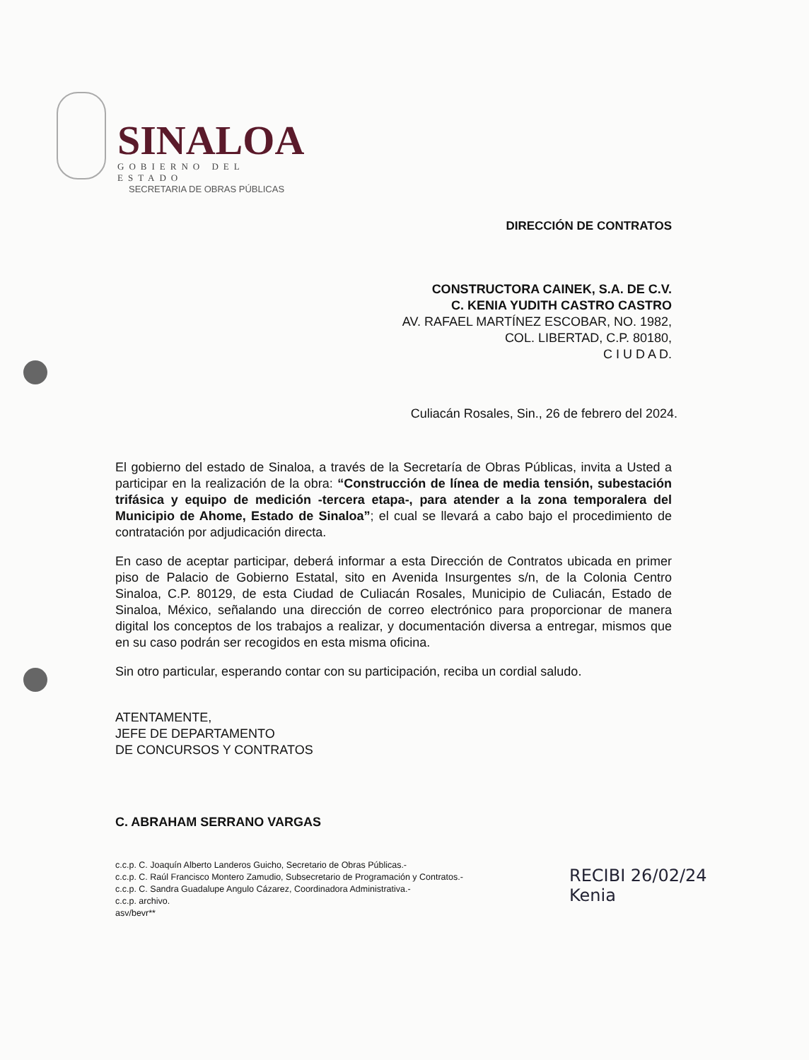SINALOA
GOBIERNO DEL ESTADO
SECRETARIA DE OBRAS PÚBLICAS
DIRECCIÓN DE CONTRATOS
CONSTRUCTORA CAINEK, S.A. DE C.V.
C. KENIA YUDITH CASTRO CASTRO
AV. RAFAEL MARTÍNEZ ESCOBAR, NO. 1982,
COL. LIBERTAD, C.P. 80180,
C I U D A D.
Culiacán Rosales, Sin., 26 de febrero del 2024.
El gobierno del estado de Sinaloa, a través de la Secretaría de Obras Públicas, invita a Usted a participar en la realización de la obra: “Construcción de línea de media tensión, subestación trifásica y equipo de medición -tercera etapa-, para atender a la zona temporalera del Municipio de Ahome, Estado de Sinaloa”; el cual se llevará a cabo bajo el procedimiento de contratación por adjudicación directa.
En caso de aceptar participar, deberá informar a esta Dirección de Contratos ubicada en primer piso de Palacio de Gobierno Estatal, sito en Avenida Insurgentes s/n, de la Colonia Centro Sinaloa, C.P. 80129, de esta Ciudad de Culiacán Rosales, Municipio de Culiacán, Estado de Sinaloa, México, señalando una dirección de correo electrónico para proporcionar de manera digital los conceptos de los trabajos a realizar, y documentación diversa a entregar, mismos que en su caso podrán ser recogidos en esta misma oficina.
Sin otro particular, esperando contar con su participación, reciba un cordial saludo.
ATENTAMENTE,
JEFE DE DEPARTAMENTO
DE CONCURSOS Y CONTRATOS
C. ABRAHAM SERRANO VARGAS
c.c.p. C. Joaquín Alberto Landeros Guicho, Secretario de Obras Públicas.-
c.c.p. C. Raúl Francisco Montero Zamudio, Subsecretario de Programación y Contratos.-
c.c.p. C. Sandra Guadalupe Angulo Cázarez, Coordinadora Administrativa.-
c.c.p. archivo.
asv/bevr**
RECIBI 26/02/24
Kenia